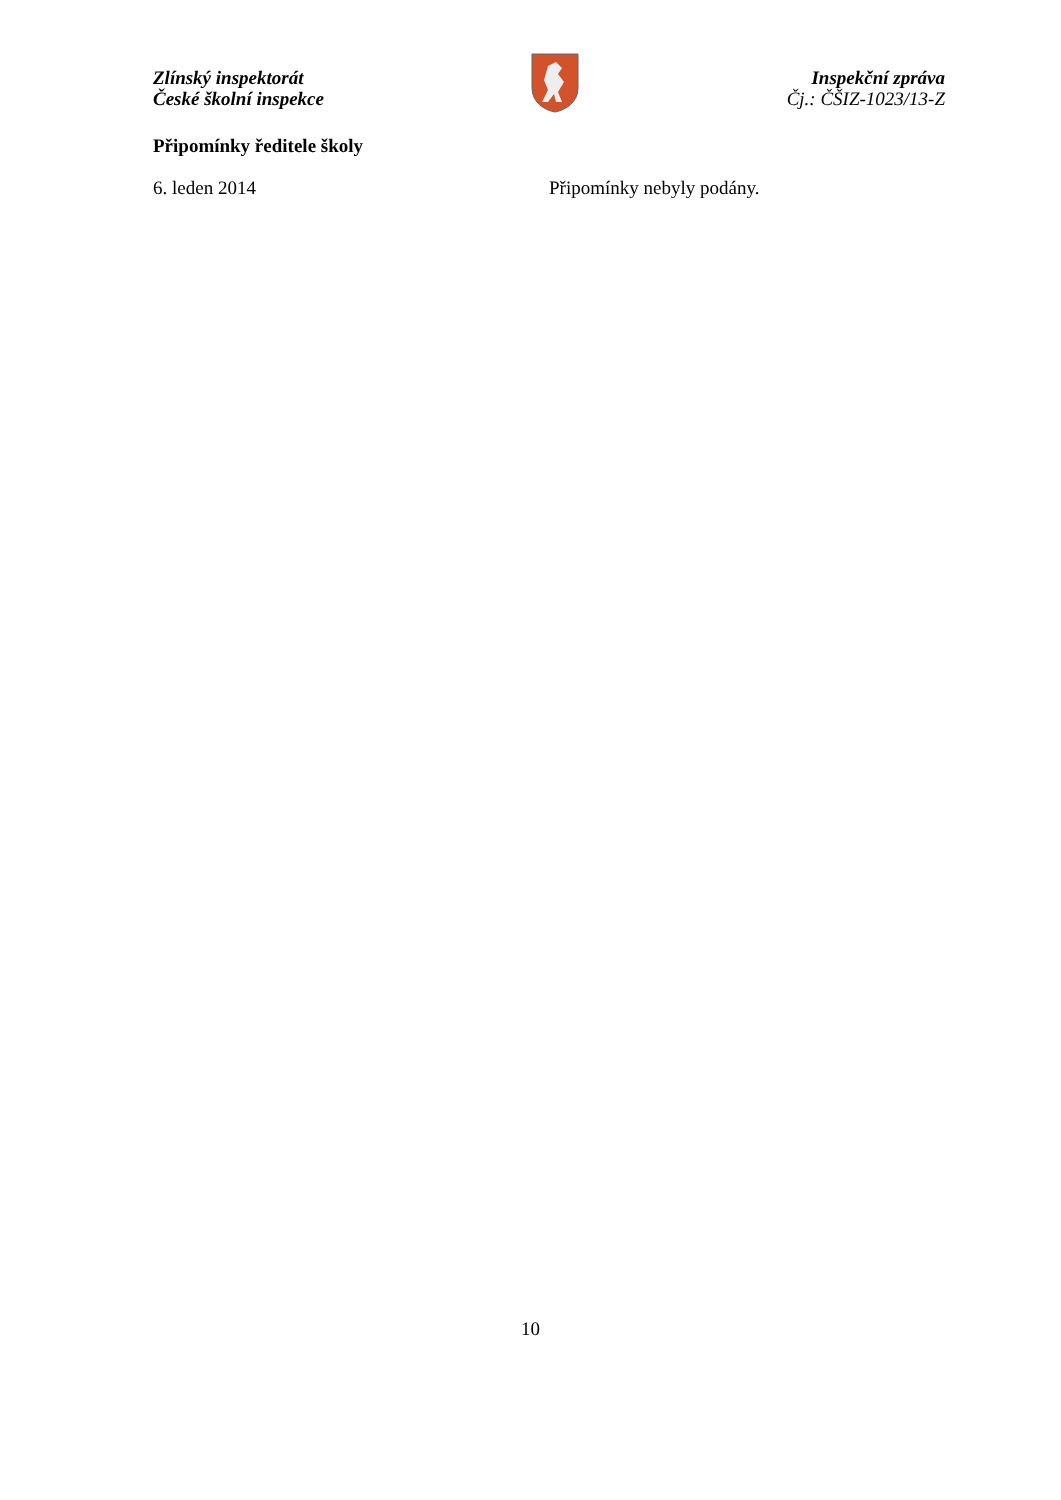Zlínský inspektorát
České školní inspekce
Inspekční zpráva
Čj.: ČŠIZ-1023/13-Z
Připomínky ředitele školy
6. leden 2014 Připomínky nebyly podány.
10